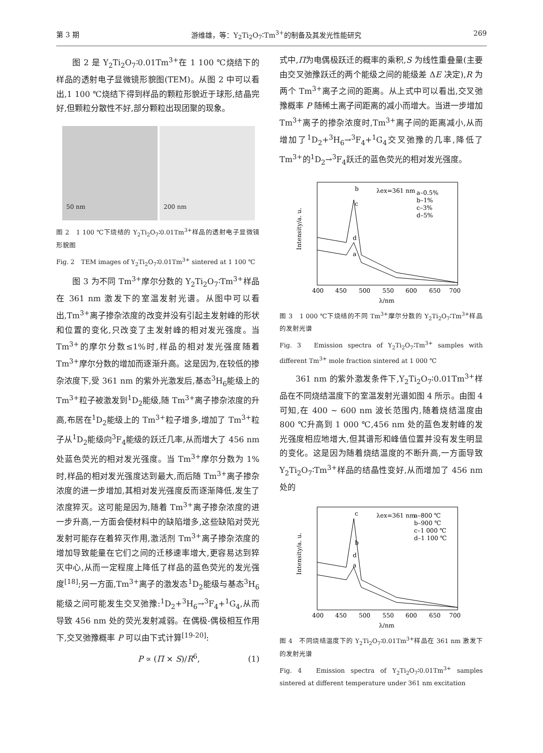第 3 期 游维雄，等：Y<sub>2</sub>Ti<sub>2</sub>O<sub>7</sub>∶Tm<sup>3+</sup>的制备及其发光性能研究 269
图 2 是 Y<sub>2</sub>Ti<sub>2</sub>O<sub>7</sub>∶0.01Tm<sup>3+</sup>在 1 100 ℃烧结下的样品的透射电子显微镜形貌图(TEM)。从图 2 中可以看出,1 100 ℃烧结下得到样品的颗粒形貌近于球形,结晶完好,但颗粒分散性不好,部分颗粒出现团聚的现象。
50 nm
200 nm
图 2　1 100 ℃下烧结的 Y<sub>2</sub>Ti<sub>2</sub>O<sub>7</sub>∶0.01Tm<sup>3+</sup>样品的透射电子显微镜形貌图
Fig. 2　TEM images of Y<sub>2</sub>Ti<sub>2</sub>O<sub>7</sub>∶0.01Tm<sup>3+</sup> sintered at 1 100 ℃
图 3 为不同 Tm<sup>3+</sup>摩尔分数的 Y<sub>2</sub>Ti<sub>2</sub>O<sub>7</sub>∶Tm<sup>3+</sup>样品在 361 nm 激发下的室温发射光谱。从图中可以看出,Tm<sup>3+</sup>离子掺杂浓度的改变并没有引起主发射峰的形状和位置的变化,只改变了主发射峰的相对发光强度。当 Tm<sup>3+</sup>的摩尔分数≤1%时,样品的相对发光强度随着 Tm<sup>3+</sup>摩尔分数的增加而逐渐升高。这是因为,在较低的掺杂浓度下,受 361 nm 的紫外光激发后,基态<sup>3</sup>H<sub>6</sub>能级上的 Tm<sup>3+</sup>粒子被激发到<sup>1</sup>D<sub>2</sub>能级,随 Tm<sup>3+</sup>离子掺杂浓度的升高,布居在<sup>1</sup>D<sub>2</sub>能级上的 Tm<sup>3+</sup>粒子增多,增加了 Tm<sup>3+</sup>粒子从<sup>1</sup>D<sub>2</sub>能级向<sup>3</sup>F<sub>4</sub>能级的跃迁几率,从而增大了 456 nm 处蓝色荧光的相对发光强度。当 Tm<sup>3+</sup>摩尔分数为 1%时,样品的相对发光强度达到最大,而后随 Tm<sup>3+</sup>离子掺杂浓度的进一步增加,其相对发光强度反而逐渐降低,发生了浓度猝灭。这可能是因为,随着 Tm<sup>3+</sup>离子掺杂浓度的进一步升高,一方面会使材料中的缺陷增多,这些缺陷对荧光发射可能存在着猝灭作用,激活剂 Tm<sup>3+</sup>离子掺杂浓度的增加导致能量在它们之间的迁移速率增大,更容易达到猝灭中心,从而一定程度上降低了样品的蓝色荧光的发光强度<sup>[18]</sup>;另一方面,Tm<sup>3+</sup>离子的激发态<sup>1</sup>D<sub>2</sub>能级与基态<sup>3</sup>H<sub>6</sub>能级之间可能发生交叉弛豫:<sup>1</sup>D<sub>2</sub>+<sup>3</sup>H<sub>6</sub>→<sup>3</sup>F<sub>4</sub>+<sup>1</sup>G<sub>4</sub>,从而导致 456 nm 处的荧光发射减弱。在偶极-偶极相互作用下,交叉弛豫概率 P 可以由下式计算<sup>[19-20]</sup>:
P ∝ (Π × S)/R<sup>6</sup>,　　　　　　(1)
式中,Π为电偶极跃迁的概率的乘积,S 为线性重叠量(主要由交叉弛豫跃迁的两个能级之间的能级差 ΔE 决定),R 为两个 Tm<sup>3+</sup>离子之间的距离。从上式中可以看出,交叉弛豫概率 P 随稀土离子间距离的减小而增大。当进一步增加 Tm<sup>3+</sup>离子的掺杂浓度时,Tm<sup>3+</sup>离子间的距离减小,从而增加了<sup>1</sup>D<sub>2</sub>+<sup>3</sup>H<sub>6</sub>→<sup>3</sup>F<sub>4</sub>+<sup>1</sup>G<sub>4</sub>交叉弛豫的几率,降低了 Tm<sup>3+</sup>的<sup>1</sup>D<sub>2</sub>→<sup>3</sup>F<sub>4</sub>跃迁的蓝色荧光的相对发光强度。
Intensity/a. u.
b
λex=361 nm
a–0.5%
b–1%
c–3%
d–5%
c
d
a
400
450
500
550
600
650
700
λ/nm
图 3　1 000 ℃下烧结的不同 Tm<sup>3+</sup>摩尔分数的 Y<sub>2</sub>Ti<sub>2</sub>O<sub>7</sub>∶Tm<sup>3+</sup>样品的发射光谱
Fig. 3　Emission spectra of Y<sub>2</sub>Ti<sub>2</sub>O<sub>7</sub>∶Tm<sup>3+</sup> samples with different Tm<sup>3+</sup> mole fraction sintered at 1 000 ℃
361 nm 的紫外激发条件下,Y<sub>2</sub>Ti<sub>2</sub>O<sub>7</sub>∶0.01Tm<sup>3+</sup>样品在不同烧结温度下的室温发射光谱如图 4 所示。由图 4 可知,在 400 ~ 600 nm 波长范围内,随着烧结温度由 800 ℃升高到 1 000 ℃,456 nm 处的蓝色发射峰的发光强度相应地增大,但其谱形和峰值位置并没有发生明显的变化。这是因为随着烧结温度的不断升高,一方面导致 Y<sub>2</sub>Ti<sub>2</sub>O<sub>7</sub>∶Tm<sup>3+</sup>样品的结晶性变好,从而增加了 456 nm 处的
Intensity/a. u.
c
λex=361 nm
a–800 ℃
b–900 ℃
c–1 000 ℃
d–1 100 ℃
b
d
a
400
450
500
550
600
650
700
λ/nm
图 4　不同烧结温度下的 Y<sub>2</sub>Ti<sub>2</sub>O<sub>7</sub>∶0.01Tm<sup>3+</sup>样品在 361 nm 激发下的发射光谱
Fig. 4　Emission spectra of Y<sub>2</sub>Ti<sub>2</sub>O<sub>7</sub>∶0.01Tm<sup>3+</sup> samples sintered at different temperature under 361 nm excitation